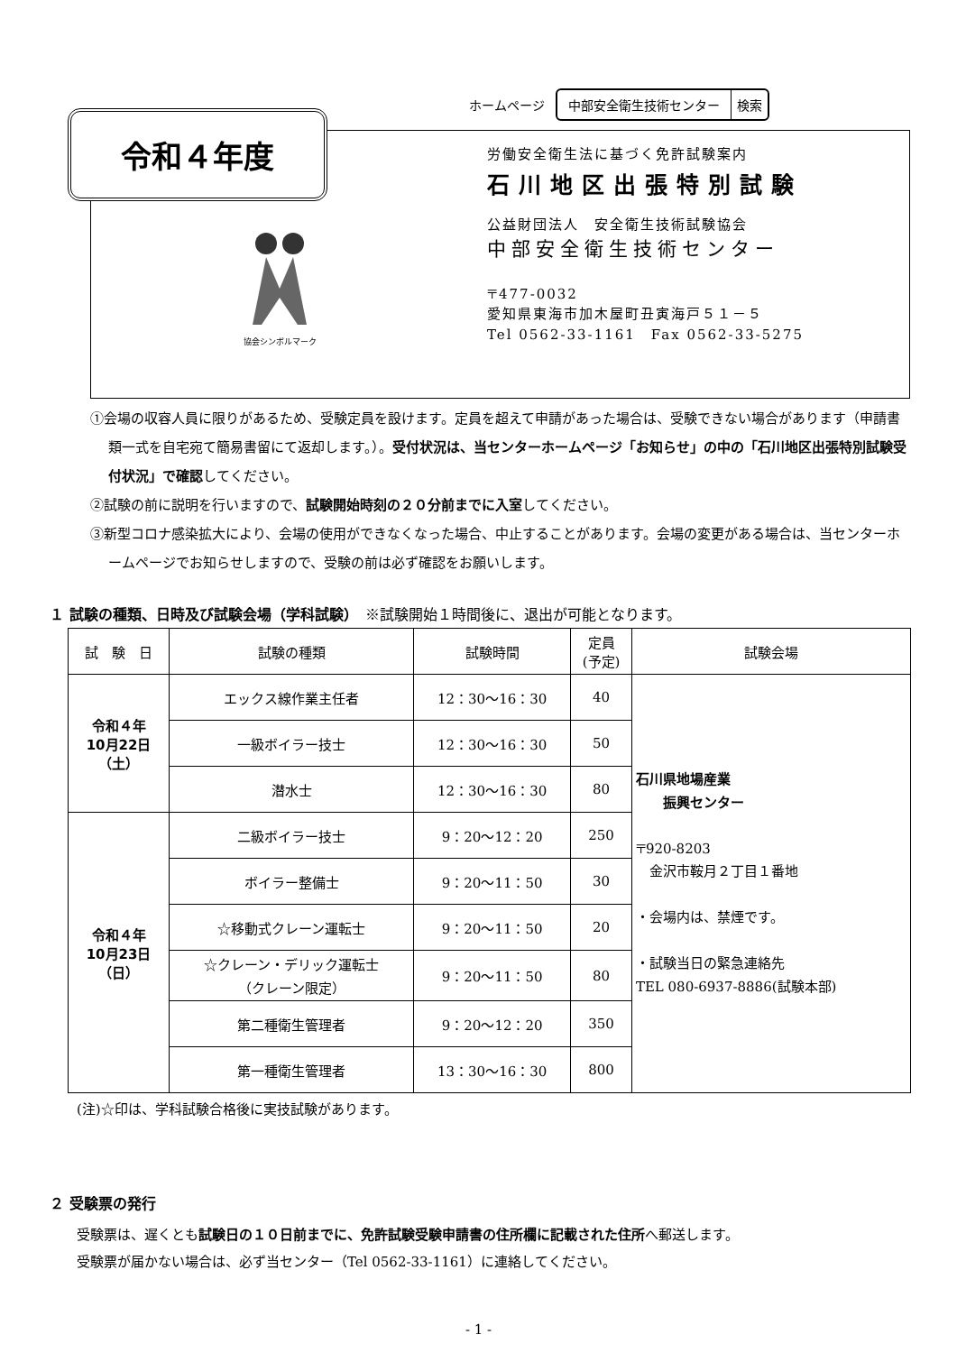ホームページ
中部安全衛生技術センター 検索
令和４年度
協会シンボルマーク
労働安全衛生法に基づく免許試験案内
石川地区出張特別試験
公益財団法人　安全衛生技術試験協会
中部安全衛生技術センター
〒477-0032
愛知県東海市加木屋町丑寅海戸５１－５
Tel 0562-33-1161　Fax 0562-33-5275
①会場の収容人員に限りがあるため、受験定員を設けます。定員を超えて申請があった場合は、受験できない場合があります（申請書類一式を自宅宛て簡易書留にて返却します。）。受付状況は、当センターホームページ「お知らせ」の中の「石川地区出張特別試験受付状況」で確認してください。
②試験の前に説明を行いますので、試験開始時刻の２０分前までに入室してください。
③新型コロナ感染拡大により、会場の使用ができなくなった場合、中止することがあります。会場の変更がある場合は、当センターホームページでお知らせしますので、受験の前は必ず確認をお願いします。
１ 試験の種類、日時及び試験会場（学科試験）　※試験開始１時間後に、退出が可能となります。
| 試 験 日 | 試験の種類 | 試験時間 | 定員 (予定) | 試験会場 |
| --- | --- | --- | --- | --- |
| 令和４年 10月22日 （土） | エックス線作業主任者 | 12：30～16：30 | 40 | 石川県地場産業 振興センター 〒920-8203 金沢市鞍月２丁目１番地 ・会場内は、禁煙です。 ・試験当日の緊急連絡先 TEL 080-6937-8886(試験本部) |
| | 一級ボイラー技士 | 12：30～16：30 | 50 | |
| | 潜水士 | 12：30～16：30 | 80 | |
| 令和４年 10月23日 （日） | 二級ボイラー技士 | 9：20～12：20 | 250 | |
| | ボイラー整備士 | 9：20～11：50 | 30 | |
| | ☆移動式クレーン運転士 | 9：20～11：50 | 20 | |
| | ☆クレーン・デリック運転士 （クレーン限定） | 9：20～11：50 | 80 | |
| | 第二種衛生管理者 | 9：20～12：20 | 350 | |
| | 第一種衛生管理者 | 13：30～16：30 | 800 | |
(注)☆印は、学科試験合格後に実技試験があります。
２ 受験票の発行
受験票は、遅くとも試験日の１０日前までに、免許試験受験申請書の住所欄に記載された住所へ郵送します。
受験票が届かない場合は、必ず当センター（Tel 0562-33-1161）に連絡してください。
- 1 -